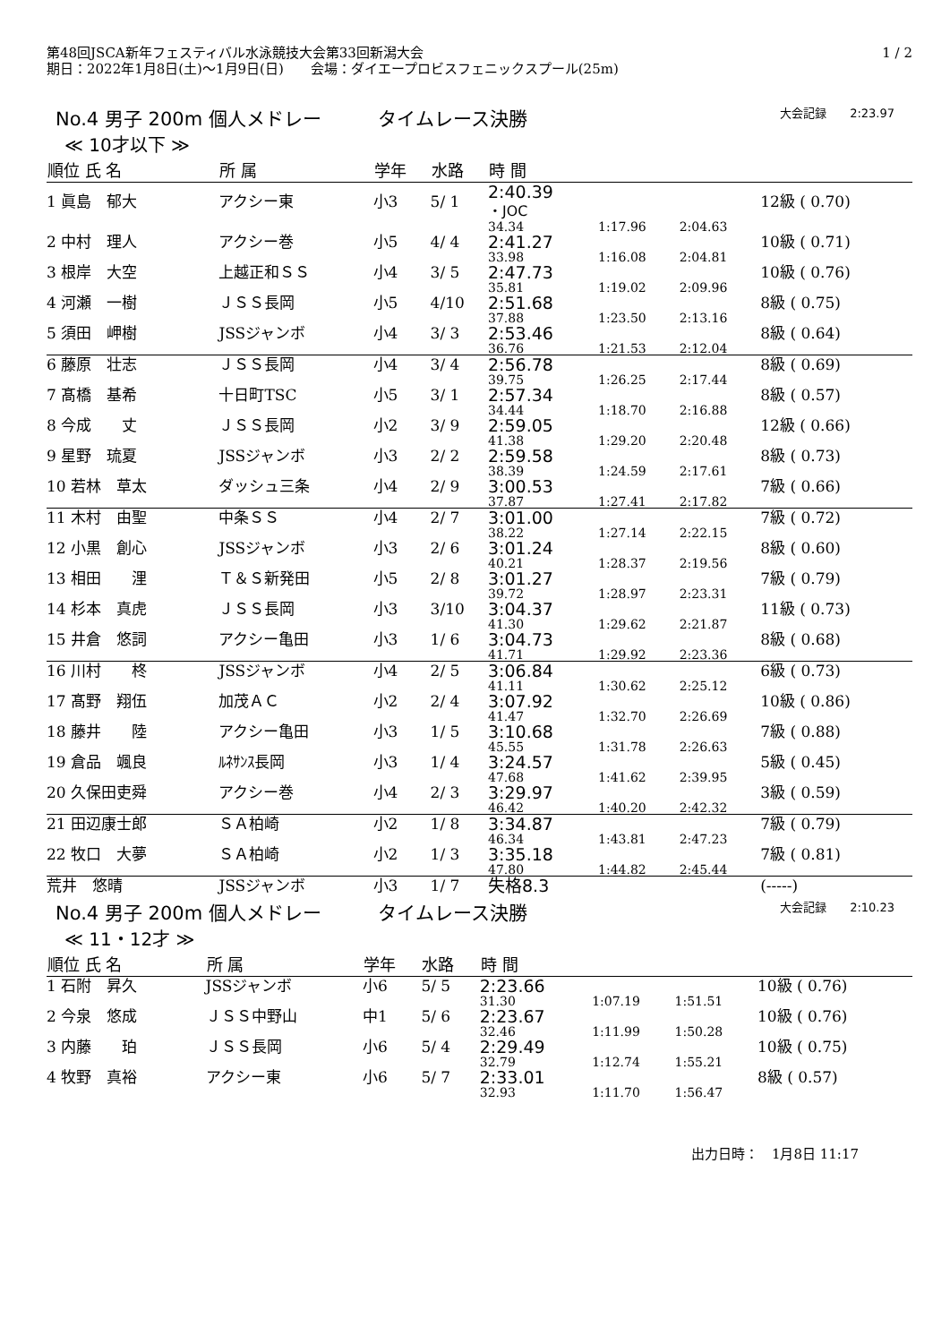第48回JSCA新年フェスティバル水泳競技大会第33回新潟大会
期日：2022年1月8日(土)～1月9日(日)　　会場：ダイエープロビスフェニックスプール(25m)
1 / 2
No.4 男子 200m 個人メドレー　　　タイムレース決勝 大会記録　　2:23.97
≪ 10才以下 ≫
| 順位 氏 名 | | 所 属 | 学年 | 水路 | 時 間 | | | |
| --- | --- | --- | --- | --- | --- | --- | --- | --- |
| 1 眞島 郁大 | | アクシー東 | 小3 | 5/ 1 | 2:40.39 ・JOC | | | 12級 ( 0.70) |
| | | | | | 34.34 | 1:17.96 | 2:04.63 | |
| 2 中村 理人 | | アクシー巻 | 小5 | 4/ 4 | 2:41.27 | | | 10級 ( 0.71) |
| | | | | | 33.98 | 1:16.08 | 2:04.81 | |
| 3 根岸 大空 | | 上越正和ＳＳ | 小4 | 3/ 5 | 2:47.73 | | | 10級 ( 0.76) |
| | | | | | 35.81 | 1:19.02 | 2:09.96 | |
| 4 河瀬 一樹 | | ＪＳＳ長岡 | 小5 | 4/10 | 2:51.68 | | | 8級 ( 0.75) |
| | | | | | 37.88 | 1:23.50 | 2:13.16 | |
| 5 須田 岬樹 | | JSSジャンボ | 小4 | 3/ 3 | 2:53.46 | | | 8級 ( 0.64) |
| | | | | | 36.76 | 1:21.53 | 2:12.04 | |
| 6 藤原 壮志 | | ＪＳＳ長岡 | 小4 | 3/ 4 | 2:56.78 | | | 8級 ( 0.69) |
| | | | | | 39.75 | 1:26.25 | 2:17.44 | |
| 7 髙橋 基希 | | 十日町TSC | 小5 | 3/ 1 | 2:57.34 | | | 8級 ( 0.57) |
| | | | | | 34.44 | 1:18.70 | 2:16.88 | |
| 8 今成 丈 | | ＪＳＳ長岡 | 小2 | 3/ 9 | 2:59.05 | | | 12級 ( 0.66) |
| | | | | | 41.38 | 1:29.20 | 2:20.48 | |
| 9 星野 琉夏 | | JSSジャンボ | 小3 | 2/ 2 | 2:59.58 | | | 8級 ( 0.73) |
| | | | | | 38.39 | 1:24.59 | 2:17.61 | |
| 10 若林 草太 | | ダッシュ三条 | 小4 | 2/ 9 | 3:00.53 | | | 7級 ( 0.66) |
| | | | | | 37.87 | 1:27.41 | 2:17.82 | |
| 11 木村 由聖 | | 中条ＳＳ | 小4 | 2/ 7 | 3:01.00 | | | 7級 ( 0.72) |
| | | | | | 38.22 | 1:27.14 | 2:22.15 | |
| 12 小黒 創心 | | JSSジャンボ | 小3 | 2/ 6 | 3:01.24 | | | 8級 ( 0.60) |
| | | | | | 40.21 | 1:28.37 | 2:19.56 | |
| 13 相田 浬 | | Ｔ＆Ｓ新発田 | 小5 | 2/ 8 | 3:01.27 | | | 7級 ( 0.79) |
| | | | | | 39.72 | 1:28.97 | 2:23.31 | |
| 14 杉本 真虎 | | ＪＳＳ長岡 | 小3 | 3/10 | 3:04.37 | | | 11級 ( 0.73) |
| | | | | | 41.30 | 1:29.62 | 2:21.87 | |
| 15 井倉 悠詞 | | アクシー亀田 | 小3 | 1/ 6 | 3:04.73 | | | 8級 ( 0.68) |
| | | | | | 41.71 | 1:29.92 | 2:23.36 | |
| 16 川村 柊 | | JSSジャンボ | 小4 | 2/ 5 | 3:06.84 | | | 6級 ( 0.73) |
| | | | | | 41.11 | 1:30.62 | 2:25.12 | |
| 17 髙野 翔伍 | | 加茂ＡＣ | 小2 | 2/ 4 | 3:07.92 | | | 10級 ( 0.86) |
| | | | | | 41.47 | 1:32.70 | 2:26.69 | |
| 18 藤井 陸 | | アクシー亀田 | 小3 | 1/ 5 | 3:10.68 | | | 7級 ( 0.88) |
| | | | | | 45.55 | 1:31.78 | 2:26.63 | |
| 19 倉品 颯良 | | ﾙﾈｻﾝｽ長岡 | 小3 | 1/ 4 | 3:24.57 | | | 5級 ( 0.45) |
| | | | | | 47.68 | 1:41.62 | 2:39.95 | |
| 20 久保田吏舜 | | アクシー巻 | 小4 | 2/ 3 | 3:29.97 | | | 3級 ( 0.59) |
| | | | | | 46.42 | 1:40.20 | 2:42.32 | |
| 21 田辺康士郎 | | ＳＡ柏崎 | 小2 | 1/ 8 | 3:34.87 | | | 7級 ( 0.79) |
| | | | | | 46.34 | 1:43.81 | 2:47.23 | |
| 22 牧口 大夢 | | ＳＡ柏崎 | 小2 | 1/ 3 | 3:35.18 | | | 7級 ( 0.81) |
| | | | | | 47.80 | 1:44.82 | 2:45.44 | |
| 荒井 悠晴 | | JSSジャンボ | 小3 | 1/ 7 | 失格8.3 | | | (-----) |
No.4 男子 200m 個人メドレー　　　タイムレース決勝 大会記録　　2:10.23
≪ 11・12才 ≫
| 順位 氏 名 | | 所 属 | 学年 | 水路 | 時 間 | | | |
| --- | --- | --- | --- | --- | --- | --- | --- | --- |
| 1 石附 昇久 | | JSSジャンボ | 小6 | 5/ 5 | 2:23.66 | | | 10級 ( 0.76) |
| | | | | | 31.30 | 1:07.19 | 1:51.51 | |
| 2 今泉 悠成 | | ＪＳＳ中野山 | 中1 | 5/ 6 | 2:23.67 | | | 10級 ( 0.76) |
| | | | | | 32.46 | 1:11.99 | 1:50.28 | |
| 3 内藤 珀 | | ＪＳＳ長岡 | 小6 | 5/ 4 | 2:29.49 | | | 10級 ( 0.75) |
| | | | | | 32.79 | 1:12.74 | 1:55.21 | |
| 4 牧野 真裕 | | アクシー東 | 小6 | 5/ 7 | 2:33.01 | | | 8級 ( 0.57) |
| | | | | | 32.93 | 1:11.70 | 1:56.47 | |
出力日時：　1月8日 11:17